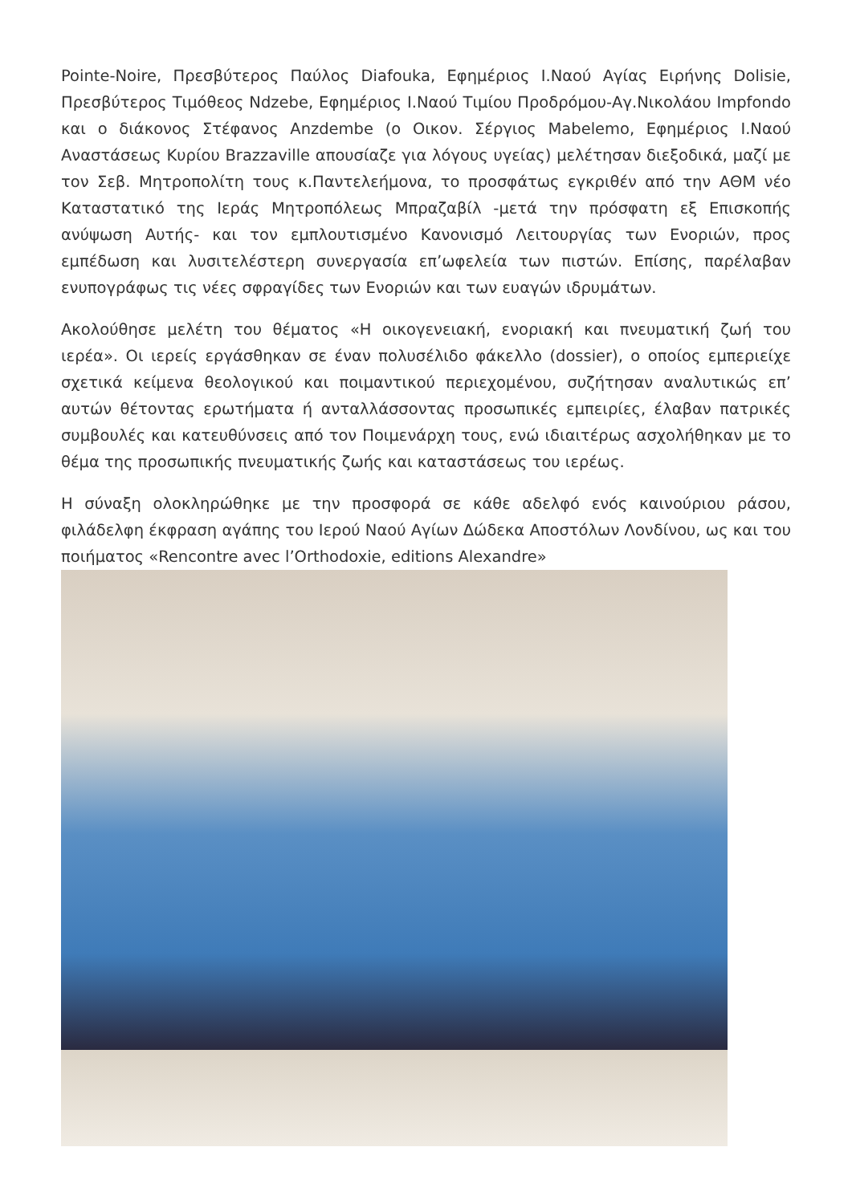Pointe-Noire, Πρεσβύτερος Παύλος Diafouka, Εφημέριος Ι.Ναού Αγίας Ειρήνης Dolisie, Πρεσβύτερος Τιμόθεος Ndzebe, Εφημέριος Ι.Ναού Τιμίου Προδρόμου-Αγ.Νικολάου Impfondo και ο διάκονος Στέφανος Anzdembe (ο Οικον. Σέργιος Mabelemo, Εφημέριος Ι.Ναού Αναστάσεως Κυρίου Brazzaville απουσίαζε για λόγους υγείας) μελέτησαν διεξοδικά, μαζί με τον Σεβ. Μητροπολίτη τους κ.Παντελεήμονα, το προσφάτως εγκριθέν από την ΑΘΜ νέο Καταστατικό της Ιεράς Μητροπόλεως Μπραζαβίλ -μετά την πρόσφατη εξ Επισκοπής ανύψωση Αυτής- και τον εμπλουτισμένο Κανονισμό Λειτουργίας των Ενοριών, προς εμπέδωση και λυσιτελέστερη συνεργασία επ’ωφελεία των πιστών. Επίσης, παρέλαβαν ενυπογράφως τις νέες σφραγίδες των Ενοριών και των ευαγών ιδρυμάτων.
Ακολούθησε μελέτη του θέματος «Η οικογενειακή, ενοριακή και πνευματική ζωή του ιερέα». Οι ιερείς εργάσθηκαν σε έναν πολυσέλιδο φάκελλο (dossier), ο οποίος εμπεριείχε σχετικά κείμενα θεολογικού και ποιμαντικού περιεχομένου, συζήτησαν αναλυτικώς επ’ αυτών θέτοντας ερωτήματα ή ανταλλάσσοντας προσωπικές εμπειρίες, έλαβαν πατρικές συμβουλές και κατευθύνσεις από τον Ποιμενάρχη τους, ενώ ιδιαιτέρως ασχολήθηκαν με το θέμα της προσωπικής πνευματικής ζωής και καταστάσεως του ιερέως.
Η σύναξη ολοκληρώθηκε με την προσφορά σε κάθε αδελφό ενός καινούριου ράσου, φιλάδελφη έκφραση αγάπης του Ιερού Ναού Αγίων Δώδεκα Αποστόλων Λονδίνου, ως και του ποιήματος «Rencontre avec l’Orthodoxie, editions Alexandre»